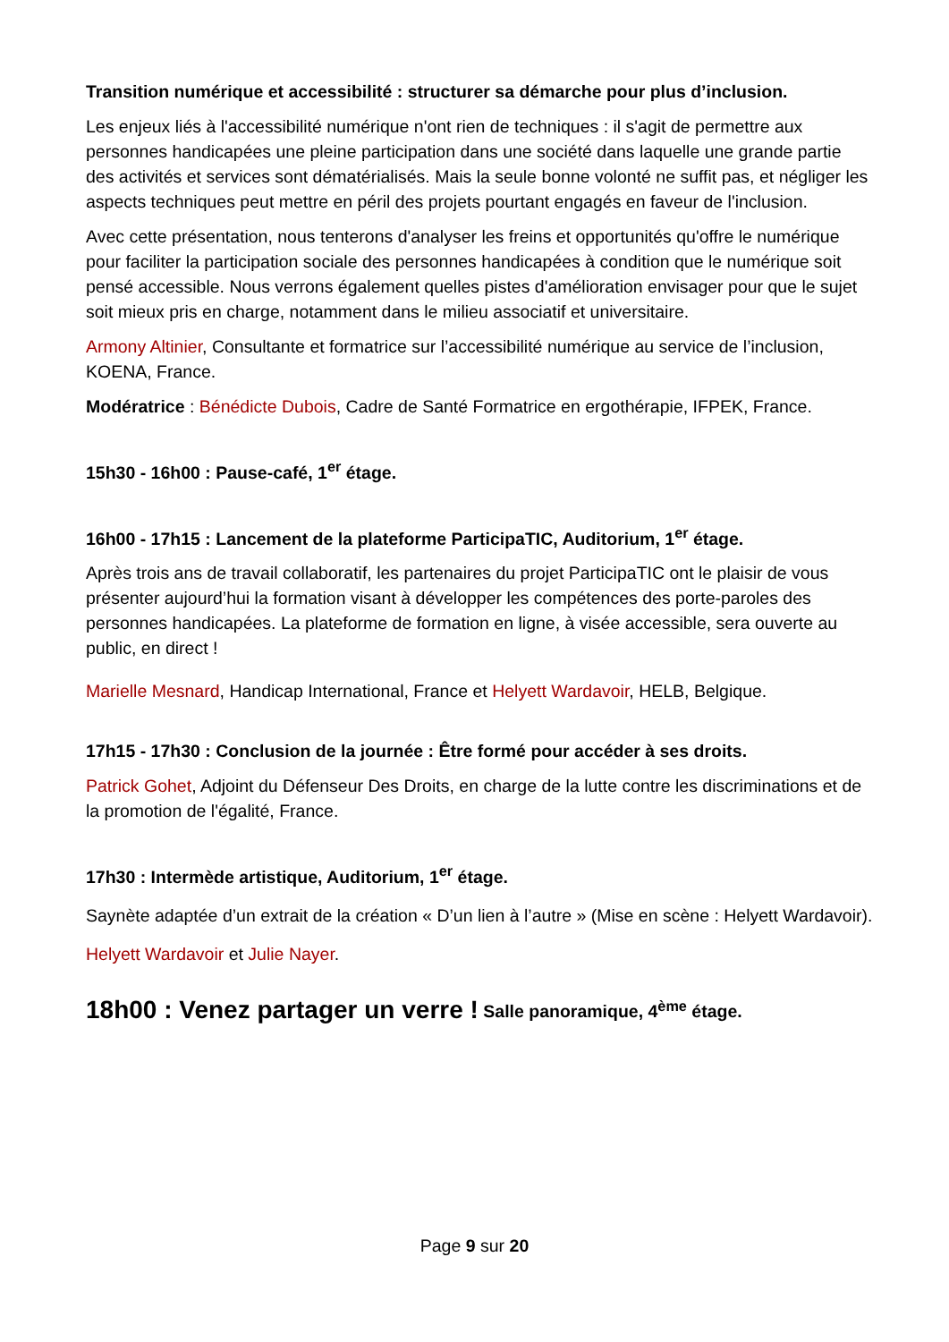Transition numérique et accessibilité : structurer sa démarche pour plus d’inclusion.
Les enjeux liés à l'accessibilité numérique n'ont rien de techniques : il s'agit de permettre aux personnes handicapées une pleine participation dans une société dans laquelle une grande partie des activités et services sont dématérialisés. Mais la seule bonne volonté ne suffit pas, et négliger les aspects techniques peut mettre en péril des projets pourtant engagés en faveur de l'inclusion.
Avec cette présentation, nous tenterons d'analyser les freins et opportunités qu'offre le numérique pour faciliter la participation sociale des personnes handicapées à condition que le numérique soit pensé accessible. Nous verrons également quelles pistes d'amélioration envisager pour que le sujet soit mieux pris en charge, notamment dans le milieu associatif et universitaire.
Armony Altinier, Consultante et formatrice sur l’accessibilité numérique au service de l’inclusion, KOENA, France.
Modératrice : Bénédicte Dubois, Cadre de Santé Formatrice en ergothérapie, IFPEK, France.
15h30 - 16h00 : Pause-café, 1<sup>er</sup> étage.
16h00 - 17h15 : Lancement de la plateforme ParticipaTIC, Auditorium, 1<sup>er</sup> étage.
Après trois ans de travail collaboratif, les partenaires du projet ParticipaTIC ont le plaisir de vous présenter aujourd’hui la formation visant à développer les compétences des porte-paroles des personnes handicapées. La plateforme de formation en ligne, à visée accessible, sera ouverte au public, en direct !
Marielle Mesnard, Handicap International, France et Helyett Wardavoir, HELB, Belgique.
17h15 - 17h30 : Conclusion de la journée : Être formé pour accéder à ses droits.
Patrick Gohet, Adjoint du Défenseur Des Droits, en charge de la lutte contre les discriminations et de la promotion de l'égalité, France.
17h30 : Intermède artistique, Auditorium, 1<sup>er</sup> étage.
Saynète adaptée d’un extrait de la création « D’un lien à l’autre » (Mise en scène : Helyett Wardavoir).
Helyett Wardavoir et Julie Nayer.
18h00 : Venez partager un verre ! Salle panoramique, 4<sup>ème</sup> étage.
Page 9 sur 20